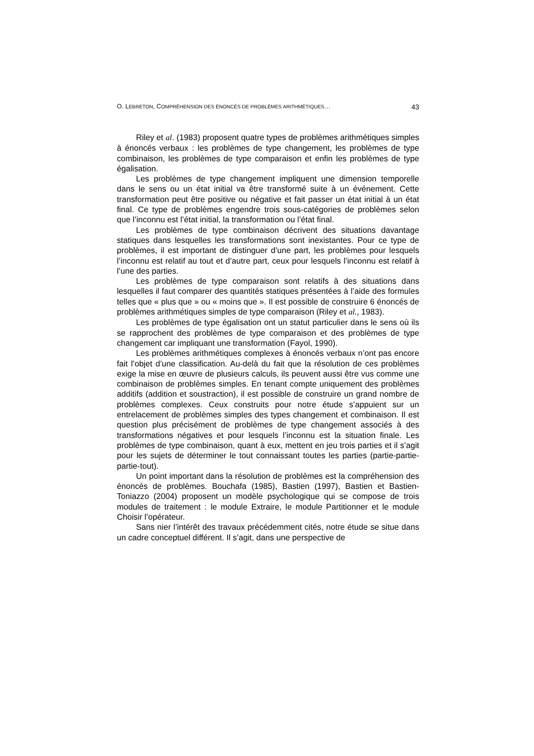O. LEBRETON, COMPRÉHENSION DES ÉNONCÉS DE PROBLÈMES ARITHMÉTIQUES… 43
Riley et al. (1983) proposent quatre types de problèmes arithmétiques simples à énoncés verbaux : les problèmes de type changement, les problèmes de type combinaison, les problèmes de type comparaison et enfin les problèmes de type égalisation.
Les problèmes de type changement impliquent une dimension temporelle dans le sens ou un état initial va être transformé suite à un événement. Cette transformation peut être positive ou négative et fait passer un état initial à un état final. Ce type de problèmes engendre trois sous-catégories de problèmes selon que l’inconnu est l’état initial, la transformation ou l’état final.
Les problèmes de type combinaison décrivent des situations davantage statiques dans lesquelles les transformations sont inexistantes. Pour ce type de problèmes, il est important de distinguer d’une part, les problèmes pour lesquels l’inconnu est relatif au tout et d’autre part, ceux pour lesquels l’inconnu est relatif à l’une des parties.
Les problèmes de type comparaison sont relatifs à des situations dans lesquelles il faut comparer des quantités statiques présentées à l’aide des formules telles que « plus que » ou « moins que ». Il est possible de construire 6 énoncés de problèmes arithmétiques simples de type comparaison (Riley et al., 1983).
Les problèmes de type égalisation ont un statut particulier dans le sens où ils se rapprochent des problèmes de type comparaison et des problèmes de type changement car impliquant une transformation (Fayol, 1990).
Les problèmes arithmétiques complexes à énoncés verbaux n’ont pas encore fait l’objet d’une classification. Au-delà du fait que la résolution de ces problèmes exige la mise en œuvre de plusieurs calculs, ils peuvent aussi être vus comme une combinaison de problèmes simples. En tenant compte uniquement des problèmes additifs (addition et soustraction), il est possible de construire un grand nombre de problèmes complexes. Ceux construits pour notre étude s’appuient sur un entrelacement de problèmes simples des types changement et combinaison. Il est question plus précisément de problèmes de type changement associés à des transformations négatives et pour lesquels l’inconnu est la situation finale. Les problèmes de type combinaison, quant à eux, mettent en jeu trois parties et il s’agit pour les sujets de déterminer le tout connaissant toutes les parties (partie-partie-partie-tout).
Un point important dans la résolution de problèmes est la compréhension des énoncés de problèmes. Bouchafa (1985), Bastien (1997), Bastien et Bastien-Toniazzo (2004) proposent un modèle psychologique qui se compose de trois modules de traitement : le module Extraire, le module Partitionner et le module Choisir l’opérateur.
Sans nier l’intérêt des travaux précédemment cités, notre étude se situe dans un cadre conceptuel différent. Il s’agit, dans une perspective de